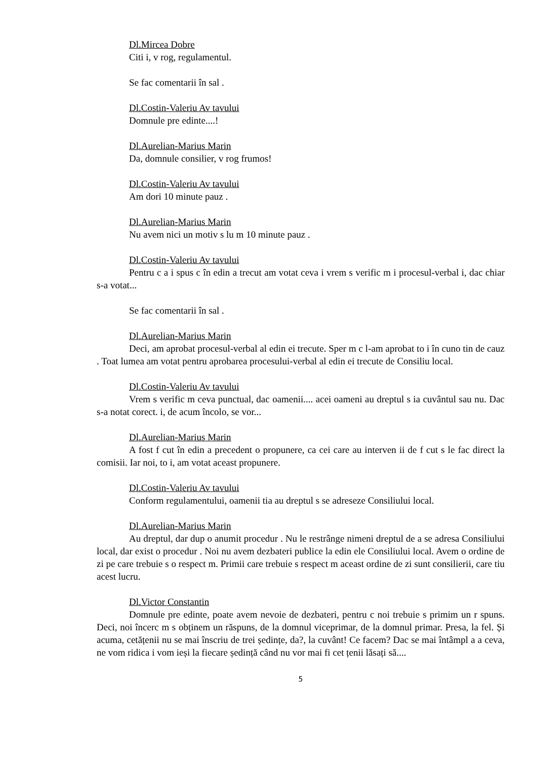Dl.Mircea Dobre
Citi i, v rog, regulamentul.
Se fac comentarii în sal .
Dl.Costin-Valeriu Av tavului
Domnule pre edinte....!
Dl.Aurelian-Marius Marin
Da, domnule consilier, v rog frumos!
Dl.Costin-Valeriu Av tavului
Am dori 10 minute pauz .
Dl.Aurelian-Marius Marin
Nu avem nici un motiv s lu m 10 minute pauz .
Dl.Costin-Valeriu Av tavului
Pentru c a i spus c în edin a trecut am votat ceva i vrem s verific m i procesul-verbal i, dac chiar s-a votat...
Se fac comentarii în sal .
Dl.Aurelian-Marius Marin
Deci, am aprobat procesul-verbal al edin ei trecute. Sper m c l-am aprobat to i în cuno tin de cauz . Toat lumea am votat pentru aprobarea procesului-verbal al edin ei trecute de Consiliu local.
Dl.Costin-Valeriu Av tavului
Vrem s verific m ceva punctual, dac oamenii.... acei oameni au dreptul s ia cuvântul sau nu. Dac s-a notat corect. i, de acum încolo, se vor...
Dl.Aurelian-Marius Marin
A fost f cut în edin a precedent o propunere, ca cei care au interven ii de f cut s le fac direct la comisii. Iar noi, to i, am votat aceast propunere.
Dl.Costin-Valeriu Av tavului
Conform regulamentului, oamenii tia au dreptul s se adreseze Consiliului local.
Dl.Aurelian-Marius Marin
Au dreptul, dar dup o anumit procedur . Nu le restrânge nimeni dreptul de a se adresa Consiliului local, dar exist o procedur . Noi nu avem dezbateri publice la edin ele Consiliului local. Avem o ordine de zi pe care trebuie s o respect m. Primii care trebuie s respect m aceast ordine de zi sunt consilierii, care tiu acest lucru.
Dl.Victor Constantin
Domnule pre edinte, poate avem nevoie de dezbateri, pentru c noi trebuie s primim un r spuns. Deci, noi încerc m s obținem un răspuns, de la domnul viceprimar, de la domnul primar. Presa, la fel. Și acuma, cetățenii nu se mai înscriu de trei ședințe, da?, la cuvânt! Ce facem? Dac se mai întâmpl a a ceva, ne vom ridica i vom ieși la fiecare ședință când nu vor mai fi cet țenii lăsați să....
5